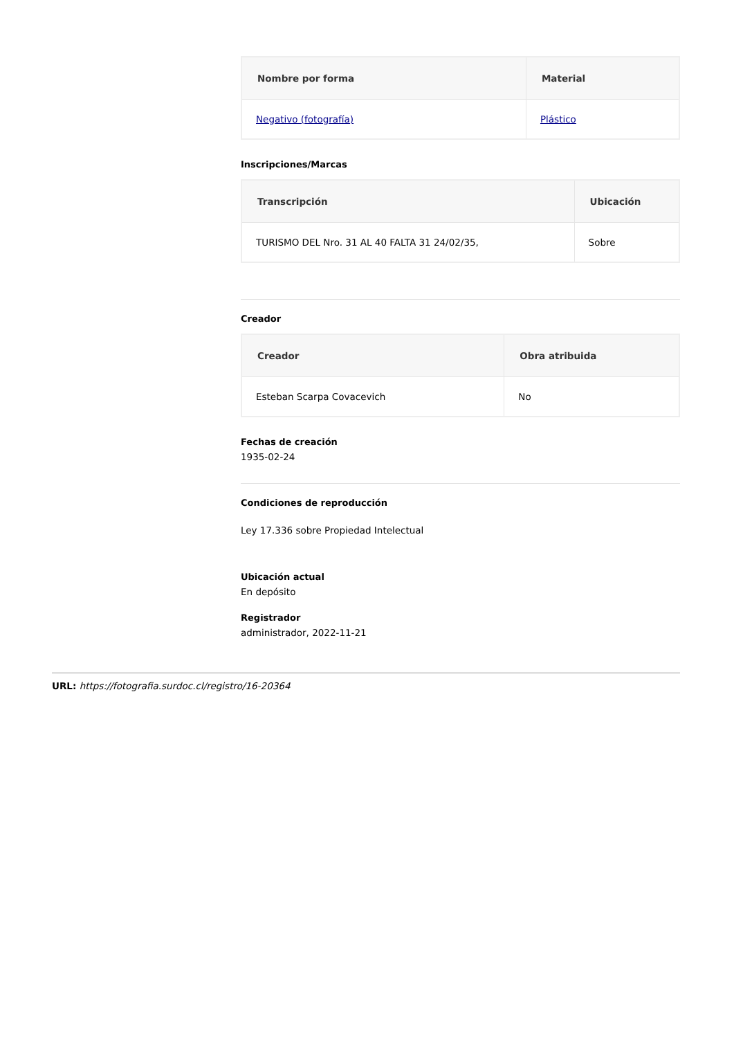| Nombre por forma | Material |
| --- | --- |
| Negativo (fotografía) | Plástico |
Inscripciones/Marcas
| Transcripción | Ubicación |
| --- | --- |
| TURISMO DEL Nro. 31 AL 40 FALTA 31 24/02/35, | Sobre |
Creador
| Creador | Obra atribuida |
| --- | --- |
| Esteban Scarpa Covacevich | No |
Fechas de creación
1935-02-24
Condiciones de reproducción
Ley 17.336 sobre Propiedad Intelectual
Ubicación actual
En depósito
Registrador
administrador, 2022-11-21
URL: https://fotografia.surdoc.cl/registro/16-20364